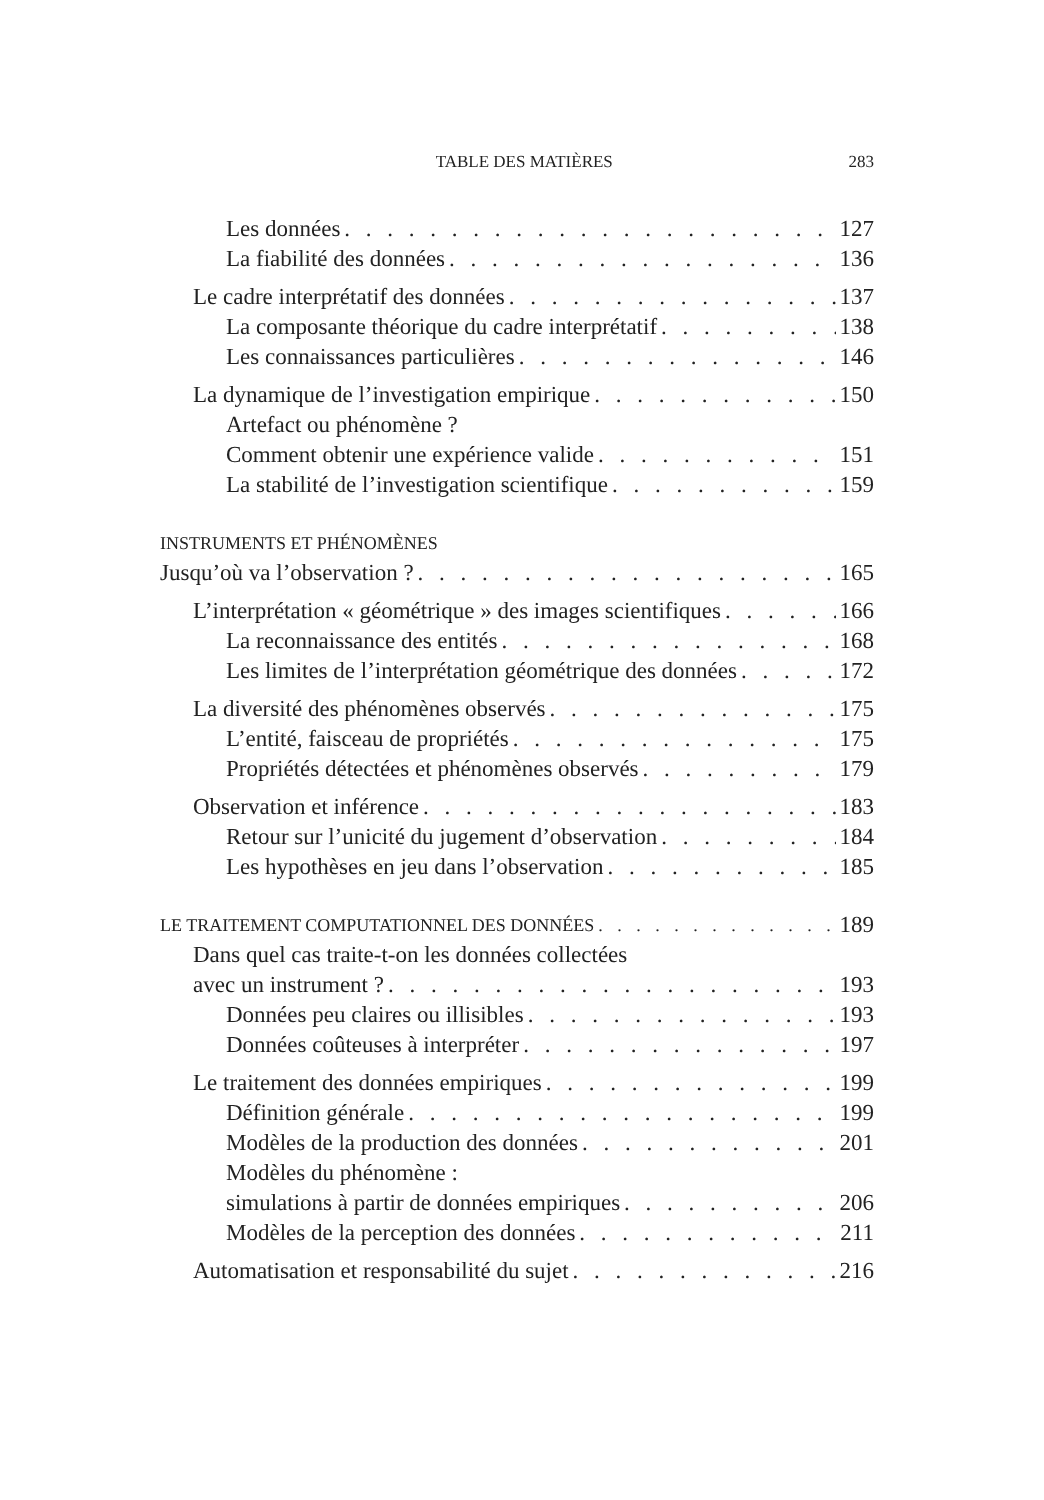TABLE DES MATIÈRES 283
Les données 127
La fiabilité des données 136
Le cadre interprétatif des données 137
La composante théorique du cadre interprétatif 138
Les connaissances particulières 146
La dynamique de l’investigation empirique 150
Artefact ou phénomène ?
Comment obtenir une expérience valide 151
La stabilité de l’investigation scientifique 159
INSTRUMENTS ET PHÉNOMÈNES
Jusqu’où va l’observation ? 165
L’interprétation « géométrique » des images scientifiques 166
La reconnaissance des entités 168
Les limites de l’interprétation géométrique des données 172
La diversité des phénomènes observés 175
L’entité, faisceau de propriétés 175
Propriétés détectées et phénomènes observés 179
Observation et inférence 183
Retour sur l’unicité du jugement d’observation 184
Les hypothèses en jeu dans l’observation 185
LE TRAITEMENT COMPUTATIONNEL DES DONNÉES 189
Dans quel cas traite-t-on les données collectées
avec un instrument ? 193
Données peu claires ou illisibles 193
Données coûteuses à interpréter 197
Le traitement des données empiriques 199
Définition générale 199
Modèles de la production des données 201
Modèles du phénomène :
simulations à partir de données empiriques 206
Modèles de la perception des données 211
Automatisation et responsabilité du sujet 216